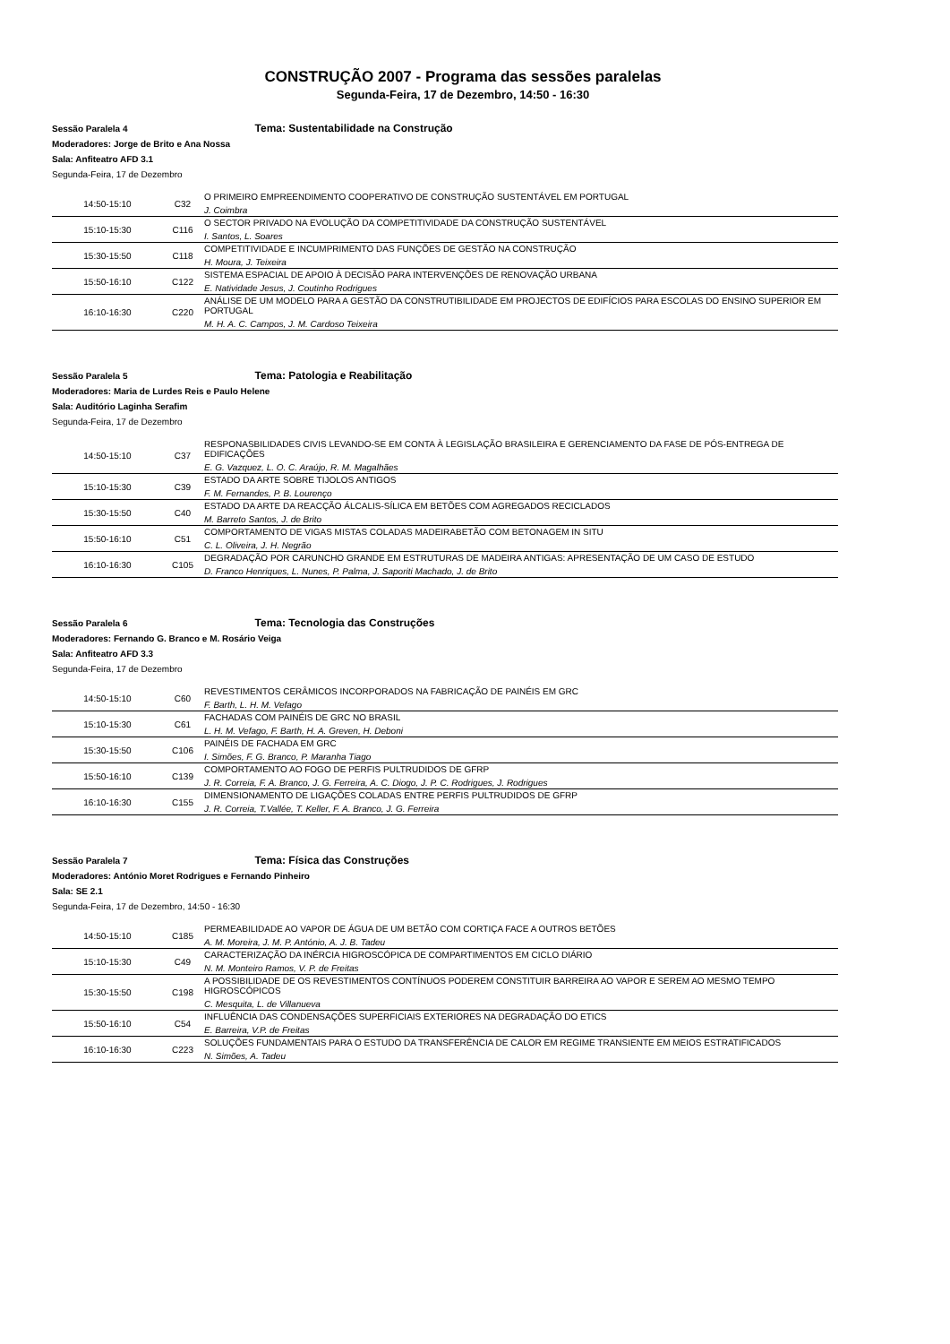CONSTRUÇÃO 2007 - Programa das sessões paralelas
Segunda-Feira, 17 de Dezembro, 14:50 - 16:30
Sessão Paralela 4 Tema: Sustentabilidade na Construção
Moderadores: Jorge de Brito e Ana Nossa
Sala: Anfiteatro AFD 3.1
Segunda-Feira, 17 de Dezembro
| 14:50-15:10 | C32 | O PRIMEIRO EMPREENDIMENTO COOPERATIVO DE CONSTRUÇÃO SUSTENTÁVEL EM PORTUGAL J. Coimbra |
| 15:10-15:30 | C116 | O SECTOR PRIVADO NA EVOLUÇÃO DA COMPETITIVIDADE DA CONSTRUÇÃO SUSTENTÁVEL I. Santos, L. Soares |
| 15:30-15:50 | C118 | COMPETITIVIDADE E INCUMPRIMENTO DAS FUNÇÕES DE GESTÃO NA CONSTRUÇÃO H. Moura, J. Teixeira |
| 15:50-16:10 | C122 | SISTEMA ESPACIAL DE APOIO À DECISÃO PARA INTERVENÇÕES DE RENOVAÇÃO URBANA E. Natividade Jesus, J. Coutinho Rodrigues |
| 16:10-16:30 | C220 | ANÁLISE DE UM MODELO PARA A GESTÃO DA CONSTRUTIBILIDADE EM PROJECTOS DE EDIFÍCIOS PARA ESCOLAS DO ENSINO SUPERIOR EM PORTUGAL M. H. A. C. Campos, J. M. Cardoso Teixeira |
Sessão Paralela 5 Tema: Patologia e Reabilitação
Moderadores: Maria de Lurdes Reis e Paulo Helene
Sala: Auditório Laginha Serafim
Segunda-Feira, 17 de Dezembro
| 14:50-15:10 | C37 | RESPONASBILIDADES CIVIS LEVANDO-SE EM CONTA À LEGISLAÇÃO BRASILEIRA E GERENCIAMENTO DA FASE DE PÓS-ENTREGA DE EDIFICAÇÕES E. G. Vazquez, L. O. C. Araújo, R. M. Magalhães |
| 15:10-15:30 | C39 | ESTADO DA ARTE SOBRE TIJOLOS ANTIGOS F. M. Fernandes, P. B. Lourenço |
| 15:30-15:50 | C40 | ESTADO DA ARTE DA REACÇÃO ÁLCALIS-SÍLICA EM BETÕES COM AGREGADOS RECICLADOS M. Barreto Santos, J. de Brito |
| 15:50-16:10 | C51 | COMPORTAMENTO DE VIGAS MISTAS COLADAS MADEIRABETÃO COM BETONAGEM IN SITU C. L. Oliveira, J. H. Negrão |
| 16:10-16:30 | C105 | DEGRADAÇÃO POR CARUNCHO GRANDE EM ESTRUTURAS DE MADEIRA ANTIGAS: APRESENTAÇÃO DE UM CASO DE ESTUDO D. Franco Henriques, L. Nunes, P. Palma, J. Saporiti Machado, J. de Brito |
Sessão Paralela 6 Tema: Tecnologia das Construções
Moderadores: Fernando G. Branco e M. Rosário Veiga
Sala: Anfiteatro AFD 3.3
Segunda-Feira, 17 de Dezembro
| 14:50-15:10 | C60 | REVESTIMENTOS CERÂMICOS INCORPORADOS NA FABRICAÇÃO DE PAINÉIS EM GRC F. Barth, L. H. M. Vefago |
| 15:10-15:30 | C61 | FACHADAS COM PAINÉIS DE GRC NO BRASIL L. H. M. Vefago, F. Barth, H. A. Greven, H. Deboni |
| 15:30-15:50 | C106 | PAINÉIS DE FACHADA EM GRC I. Simões, F. G. Branco, P. Maranha Tiago |
| 15:50-16:10 | C139 | COMPORTAMENTO AO FOGO DE PERFIS PULTRUDIDOS DE GFRP J. R. Correia, F. A. Branco, J. G. Ferreira, A. C. Diogo, J. P. C. Rodrigues, J. Rodrigues |
| 16:10-16:30 | C155 | DIMENSIONAMENTO DE LIGAÇÕES COLADAS ENTRE PERFIS PULTRUDIDOS DE GFRP J. R. Correia, T.Vallée, T. Keller, F. A. Branco, J. G. Ferreira |
Sessão Paralela 7 Tema: Física das Construções
Moderadores: António Moret Rodrigues e Fernando Pinheiro
Sala: SE 2.1
Segunda-Feira, 17 de Dezembro, 14:50 - 16:30
| 14:50-15:10 | C185 | PERMEABILIDADE AO VAPOR DE ÁGUA DE UM BETÃO COM CORTIÇA FACE A OUTROS BETÕES A. M. Moreira, J. M. P. António, A. J. B. Tadeu |
| 15:10-15:30 | C49 | CARACTERIZAÇÃO DA INÉRCIA HIGROSCÓPICA DE COMPARTIMENTOS EM CICLO DIÁRIO N. M. Monteiro Ramos, V. P. de Freitas |
| 15:30-15:50 | C198 | A POSSIBILIDADE DE OS REVESTIMENTOS CONTÍNUOS PODEREM CONSTITUIR BARREIRA AO VAPOR E SEREM AO MESMO TEMPO HIGROSCÓPICOS C. Mesquita, L. de Villanueva |
| 15:50-16:10 | C54 | INFLUÊNCIA DAS CONDENSAÇÕES SUPERFICIAIS EXTERIORES NA DEGRADAÇÃO DO ETICS E. Barreira, V.P. de Freitas |
| 16:10-16:30 | C223 | SOLUÇÕES FUNDAMENTAIS PARA O ESTUDO DA TRANSFERÊNCIA DE CALOR EM REGIME TRANSIENTE EM MEIOS ESTRATIFICADOS N. Simões, A. Tadeu |